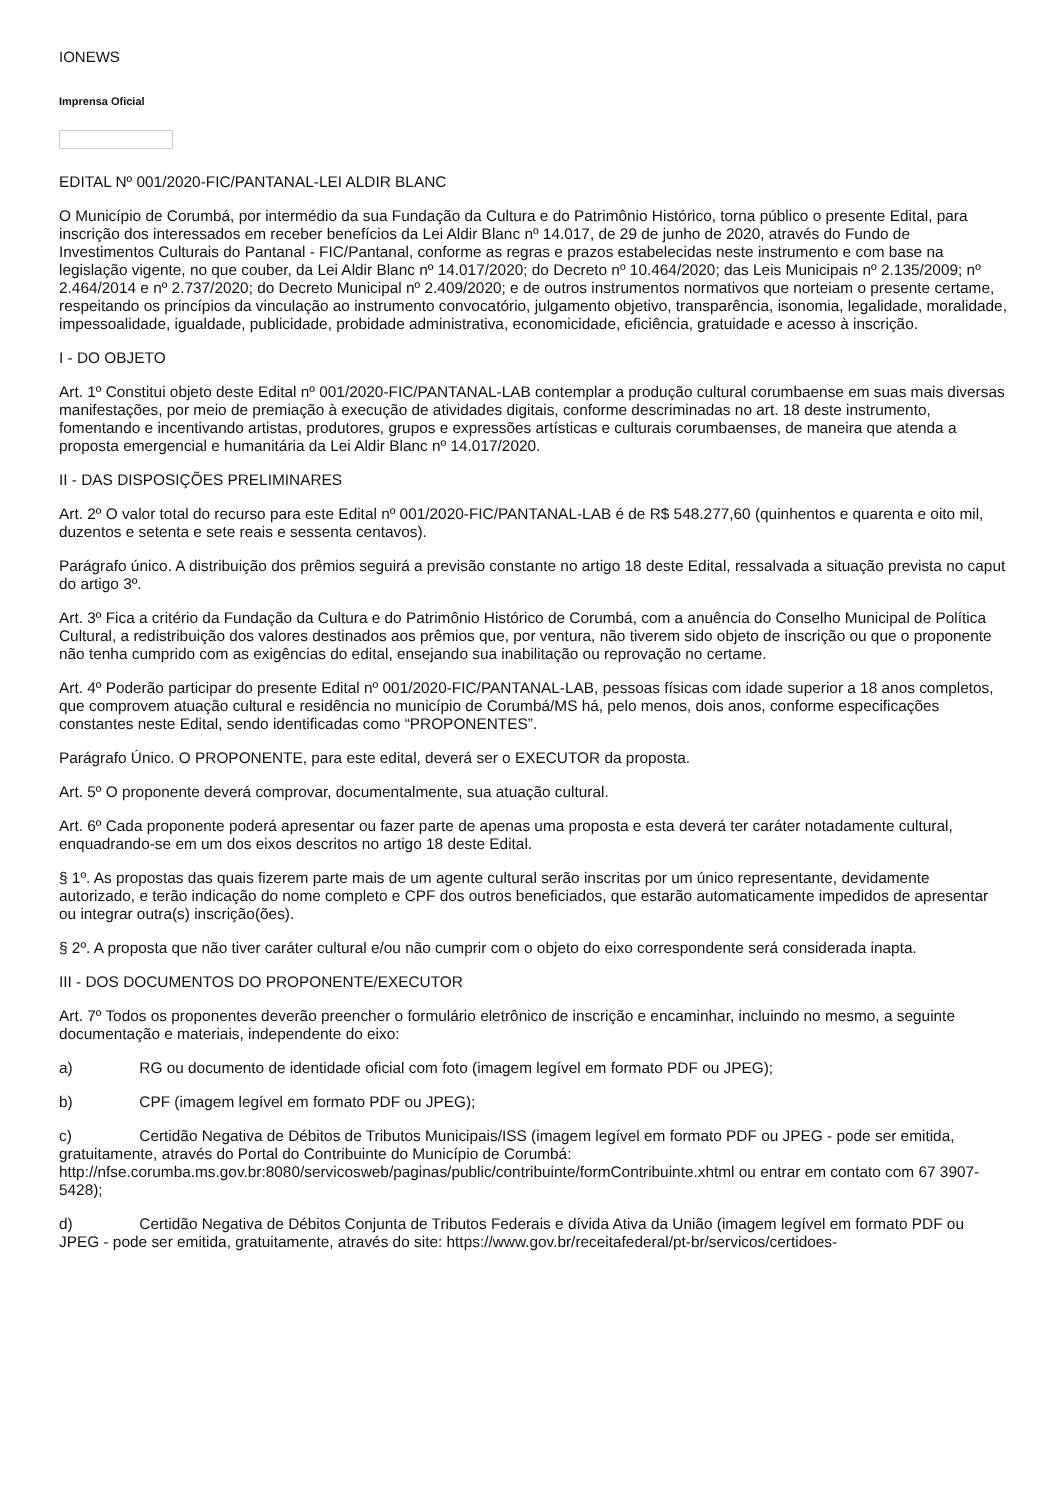IONEWS
Imprensa Oficial
EDITAL Nº 001/2020-FIC/PANTANAL-LEI ALDIR BLANC
O Município de Corumbá, por intermédio da sua Fundação da Cultura e do Patrimônio Histórico, torna público o presente Edital, para inscrição dos interessados em receber benefícios da Lei Aldir Blanc nº 14.017, de 29 de junho de 2020, através do Fundo de Investimentos Culturais do Pantanal - FIC/Pantanal, conforme as regras e prazos estabelecidas neste instrumento e com base na legislação vigente, no que couber, da Lei Aldir Blanc nº 14.017/2020; do Decreto nº 10.464/2020; das Leis Municipais nº 2.135/2009; nº 2.464/2014 e nº 2.737/2020; do Decreto Municipal nº 2.409/2020; e de outros instrumentos normativos que norteiam o presente certame, respeitando os princípios da vinculação ao instrumento convocatório, julgamento objetivo, transparência, isonomia, legalidade, moralidade, impessoalidade, igualdade, publicidade, probidade administrativa, economicidade, eficiência, gratuidade e acesso à inscrição.
I - DO OBJETO
Art. 1º Constitui objeto deste Edital nº 001/2020-FIC/PANTANAL-LAB contemplar a produção cultural corumbaense em suas mais diversas manifestações, por meio de premiação à execução de atividades digitais, conforme descriminadas no art. 18 deste instrumento, fomentando e incentivando artistas, produtores, grupos e expressões artísticas e culturais corumbaenses, de maneira que atenda a proposta emergencial e humanitária da Lei Aldir Blanc nº 14.017/2020.
II - DAS DISPOSIÇÕES PRELIMINARES
Art. 2º O valor total do recurso para este Edital nº 001/2020-FIC/PANTANAL-LAB é de R$ 548.277,60 (quinhentos e quarenta e oito mil, duzentos e setenta e sete reais e sessenta centavos).
Parágrafo único. A distribuição dos prêmios seguirá a previsão constante no artigo 18 deste Edital, ressalvada a situação prevista no caput do artigo 3º.
Art. 3º Fica a critério da Fundação da Cultura e do Patrimônio Histórico de Corumbá, com a anuência do Conselho Municipal de Política Cultural, a redistribuição dos valores destinados aos prêmios que, por ventura, não tiverem sido objeto de inscrição ou que o proponente não tenha cumprido com as exigências do edital, ensejando sua inabilitação ou reprovação no certame.
Art. 4º Poderão participar do presente Edital nº 001/2020-FIC/PANTANAL-LAB, pessoas físicas com idade superior a 18 anos completos, que comprovem atuação cultural e residência no município de Corumbá/MS há, pelo menos, dois anos, conforme especificações constantes neste Edital, sendo identificadas como “PROPONENTES”.
Parágrafo Único. O PROPONENTE, para este edital, deverá ser o EXECUTOR da proposta.
Art. 5º O proponente deverá comprovar, documentalmente, sua atuação cultural.
Art. 6º Cada proponente poderá apresentar ou fazer parte de apenas uma proposta e esta deverá ter caráter notadamente cultural, enquadrando-se em um dos eixos descritos no artigo 18 deste Edital.
§ 1º. As propostas das quais fizerem parte mais de um agente cultural serão inscritas por um único representante, devidamente autorizado, e terão indicação do nome completo e CPF dos outros beneficiados, que estarão automaticamente impedidos de apresentar ou integrar outra(s) inscrição(ões).
§ 2º. A proposta que não tiver caráter cultural e/ou não cumprir com o objeto do eixo correspondente será considerada inapta.
III - DOS DOCUMENTOS DO PROPONENTE/EXECUTOR
Art. 7º Todos os proponentes deverão preencher o formulário eletrônico de inscrição e encaminhar, incluindo no mesmo, a seguinte documentação e materiais, independente do eixo:
a) RG ou documento de identidade oficial com foto (imagem legível em formato PDF ou JPEG);
b) CPF (imagem legível em formato PDF ou JPEG);
c) Certidão Negativa de Débitos de Tributos Municipais/ISS (imagem legível em formato PDF ou JPEG - pode ser emitida, gratuitamente, através do Portal do Contribuinte do Município de Corumbá: http://nfse.corumba.ms.gov.br:8080/servicosweb/paginas/public/contribuinte/formContribuinte.xhtml ou entrar em contato com 67 3907-5428);
d) Certidão Negativa de Débitos Conjunta de Tributos Federais e dívida Ativa da União (imagem legível em formato PDF ou JPEG - pode ser emitida, gratuitamente, através do site: https://www.gov.br/receitafederal/pt-br/servicos/certidoes-